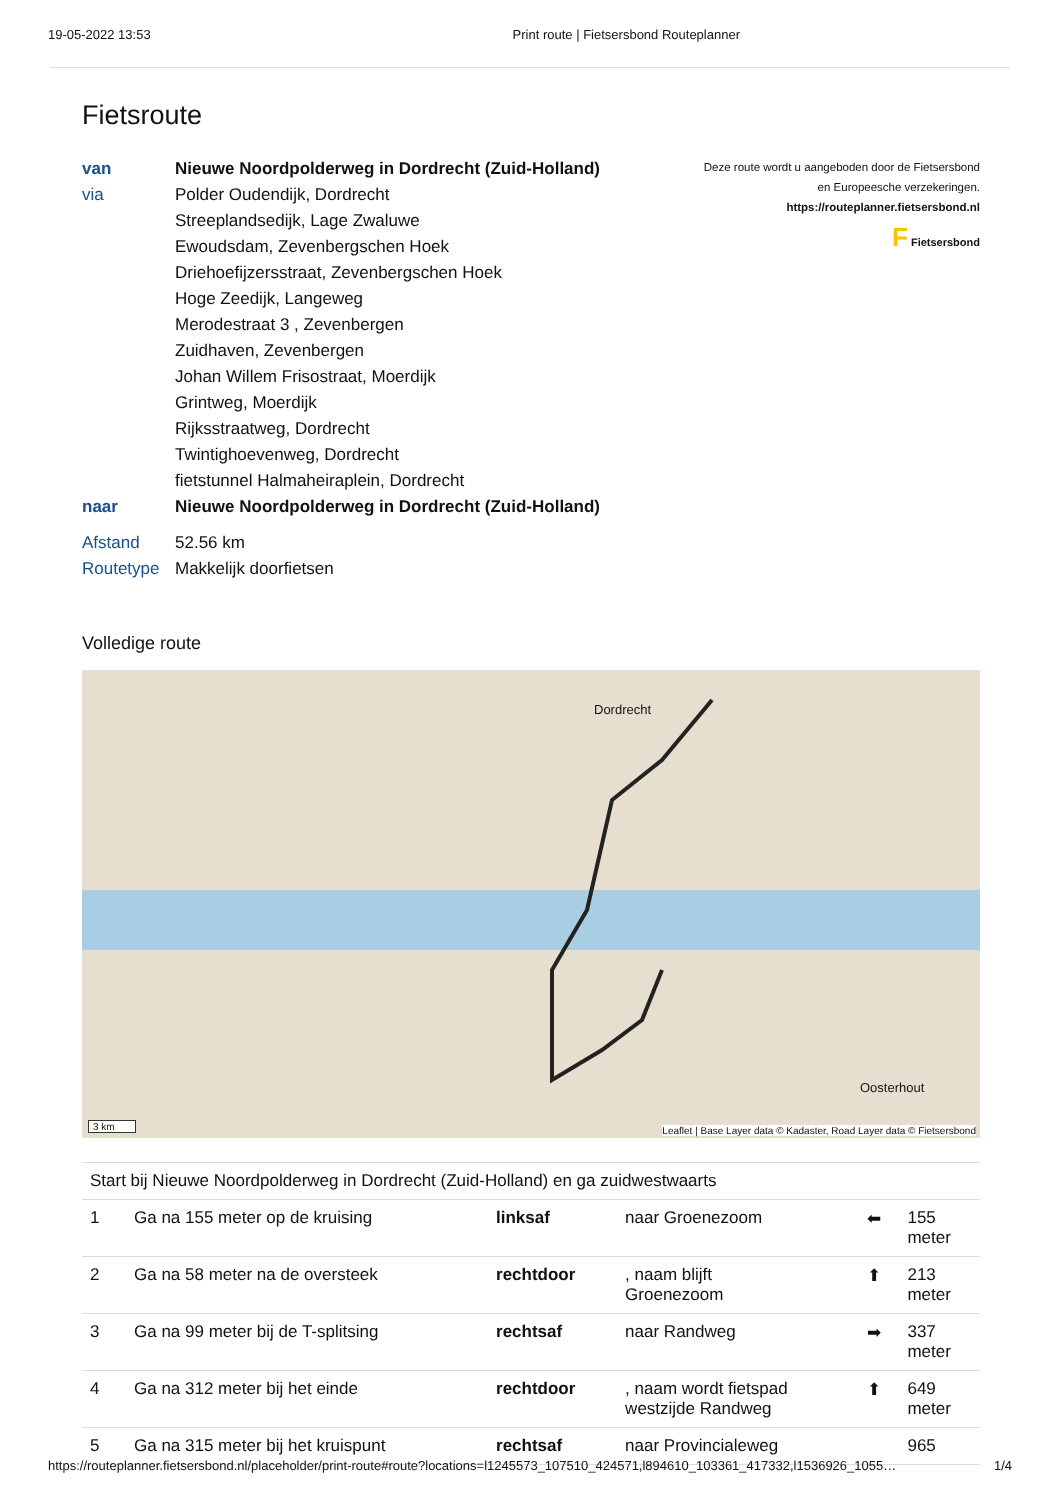19-05-2022 13:53 Print route | Fietsersbond Routeplanner
Fietsroute
| van | Nieuwe Noordpolderweg in Dordrecht (Zuid-Holland) |
| via | Polder Oudendijk, Dordrecht |
| | Streeplandsedijk, Lage Zwaluwe |
| | Ewoudsdam, Zevenbergschen Hoek |
| | Driehoefijzersstraat, Zevenbergschen Hoek |
| | Hoge Zeedijk, Langeweg |
| | Merodestraat 3 , Zevenbergen |
| | Zuidhaven, Zevenbergen |
| | Johan Willem Frisostraat, Moerdijk |
| | Grintweg, Moerdijk |
| | Rijksstraatweg, Dordrecht |
| | Twintighoevenweg, Dordrecht |
| | fietstunnel Halmaheiraplein, Dordrecht |
| naar | Nieuwe Noordpolderweg in Dordrecht (Zuid-Holland) |
| Afstand | 52.56 km |
| Routetype | Makkelijk doorfietsen |
Deze route wordt u aangeboden door de Fietsersbond
en Europeesche verzekeringen.
https://routeplanner.fietsersbond.nl
F Fietsersbond
Volledige route
Dordrecht
Oosterhout
3 km
Leaflet | Base Layer data © Kadaster, Road Layer data © Fietsersbond
Start bij Nieuwe Noordpolderweg in Dordrecht (Zuid-Holland) en ga zuidwestwaarts
| 1 | Ga na 155 meter op de kruising | linksaf | naar Groenezoom | ⬅ | 155 meter |
| 2 | Ga na 58 meter na de oversteek | rechtdoor | , naam blijft Groenezoom | ⬆ | 213 meter |
| 3 | Ga na 99 meter bij de T-splitsing | rechtsaf | naar Randweg | ➡ | 337 meter |
| 4 | Ga na 312 meter bij het einde | rechtdoor | , naam wordt fietspad westzijde Randweg | ⬆ | 649 meter |
| 5 | Ga na 315 meter bij het kruispunt | rechtsaf | naar Provincialeweg | | 965 |
https://routeplanner.fietsersbond.nl/placeholder/print-route#route?locations=l1245573_107510_424571,l894610_103361_417332,l1536926_1055… 1/4